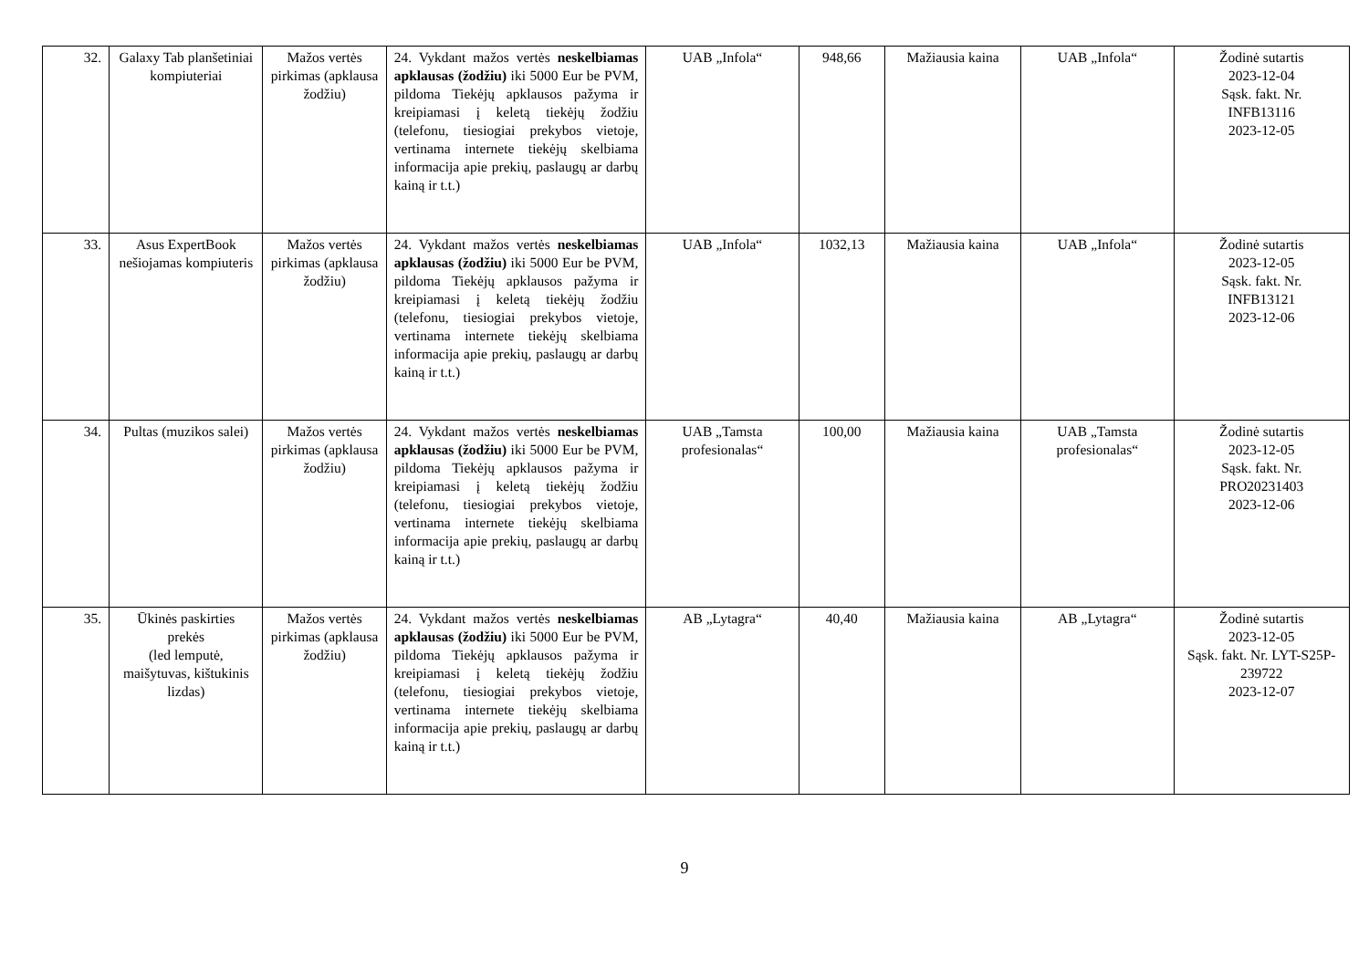| 32. | Galaxy Tab planšetiniai kompiuteriai | Mažos vertės pirkimas (apklausa žodžiu) | 24. Vykdant mažos vertės neskelbiamas apklausas (žodžiu) iki 5000 Eur be PVM, pildoma Tiekėjų apklausos pažyma ir kreipiamasi į keletą tiekėjų žodžiu (telefonu, tiesiogiai prekybos vietoje, vertinama internete tiekėjų skelbiama informacija apie prekių, paslaugų ar darbų kainą ir t.t.) | UAB „Infola“ | 948,66 | Mažiausia kaina | UAB „Infola“ | Žodinė sutartis 2023-12-04 Sąsk. fakt. Nr. INFB13116 2023-12-05 |
| 33. | Asus ExpertBook nešiojamas kompiuteris | Mažos vertės pirkimas (apklausa žodžiu) | 24. Vykdant mažos vertės neskelbiamas apklausas (žodžiu) iki 5000 Eur be PVM, pildoma Tiekėjų apklausos pažyma ir kreipiamasi į keletą tiekėjų žodžiu (telefonu, tiesiogiai prekybos vietoje, vertinama internete tiekėjų skelbiama informacija apie prekių, paslaugų ar darbų kainą ir t.t.) | UAB „Infola“ | 1032,13 | Mažiausia kaina | UAB „Infola“ | Žodinė sutartis 2023-12-05 Sąsk. fakt. Nr. INFB13121 2023-12-06 |
| 34. | Pultas (muzikos salei) | Mažos vertės pirkimas (apklausa žodžiu) | 24. Vykdant mažos vertės neskelbiamas apklausas (žodžiu) iki 5000 Eur be PVM, pildoma Tiekėjų apklausos pažyma ir kreipiamasi į keletą tiekėjų žodžiu (telefonu, tiesiogiai prekybos vietoje, vertinama internete tiekėjų skelbiama informacija apie prekių, paslaugų ar darbų kainą ir t.t.) | UAB „Tamsta profesionalas“ | 100,00 | Mažiausia kaina | UAB „Tamsta profesionalas“ | Žodinė sutartis 2023-12-05 Sąsk. fakt. Nr. PRO20231403 2023-12-06 |
| 35. | Ūkinės paskirties prekės (led lemputė, maišytuvas, kištukinis lizdas) | Mažos vertės pirkimas (apklausa žodžiu) | 24. Vykdant mažos vertės neskelbiamas apklausas (žodžiu) iki 5000 Eur be PVM, pildoma Tiekėjų apklausos pažyma ir kreipiamasi į keletą tiekėjų žodžiu (telefonu, tiesiogiai prekybos vietoje, vertinama internete tiekėjų skelbiama informacija apie prekių, paslaugų ar darbų kainą ir t.t.) | AB „Lytagra“ | 40,40 | Mažiausia kaina | AB „Lytagra“ | Žodinė sutartis 2023-12-05 Sąsk. fakt. Nr. LYT-S25P-239722 2023-12-07 |
9